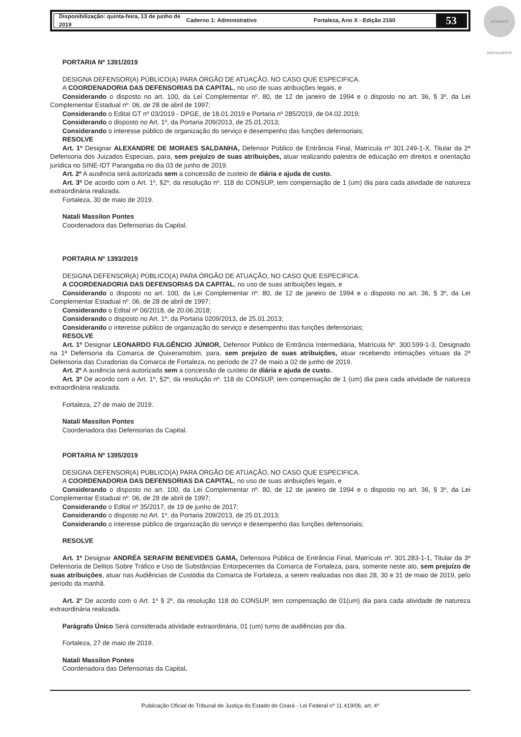Disponibilização: quinta-feira, 13 de junho de 2019 Caderno 1: Administrativo Fortaleza, Ano X - Edição 2160
53
ASSINADO DIGITALMENTE
PORTARIA Nº 1391/2019
DESIGNA DEFENSOR(A) PÚBLICO(A) PARA ÓRGÃO DE ATUAÇÃO, NO CASO QUE ESPECIFICA.
A COORDENADORIA DAS DEFENSORIAS DA CAPITAL, no uso de suas atribuições legais, e
Considerando o disposto no art. 100, da Lei Complementar nº. 80, de 12 de janeiro de 1994 e o disposto no art. 36, § 3º, da Lei Complementar Estadual nº. 06, de 28 de abril de 1997;
Considerando o Edital GT nº 03/2019 - DPGE, de 18.01.2019 e Portaria nº 285/2019, de 04.02.2019;
Considerando o disposto no Art. 1º, da Portaria 209/2013, de 25.01.2013;
Considerando o interesse público de organização do serviço e desempenho das funções defensoriais;
RESOLVE
Art. 1º Designar ALEXANDRE DE MORAES SALDANHA, Defensor Público de Entrância Final, Matrícula nº 301.249-1-X, Titular da 2ª Defensoria dos Juizados Especiais, para, sem prejuízo de suas atribuições, atuar realizando palestra de educação em direitos e orientação jurídica no SINE-IDT Parangaba no dia 03 de junho de 2019.
Art. 2º A ausência será autorizada sem a concessão de custeio de diária e ajuda de custo.
Art. 3º De acordo com o Art. 1º, §2º, da resolução nº. 118 do CONSUP, tem compensação de 1 (um) dia para cada atividade de natureza extraordinária realizada.
Fortaleza, 30 de maio de 2019.
Natali Massilon Pontes
Coordenadora das Defensorias da Capital.
PORTARIA Nº 1393/2019
DESIGNA DEFENSOR(A) PÚBLICO(A) PARA ÓRGÃO DE ATUAÇÃO, NO CASO QUE ESPECIFICA.
A COORDENADORIA DAS DEFENSORIAS DA CAPITAL, no uso de suas atribuições legais, e
Considerando o disposto no art. 100, da Lei Complementar nº. 80, de 12 de janeiro de 1994 e o disposto no art. 36, § 3º, da Lei Complementar Estadual nº. 06, de 28 de abril de 1997;
Considerando o Edital nº 06/2018, de 20.06.2018;
Considerando o disposto no Art. 1º, da Portaria 0209/2013, de 25.01.2013;
Considerando o interesse público de organização do serviço e desempenho das funções defensoriais;
RESOLVE
Art. 1º Designar LEONARDO FULGÊNCIO JÚNIOR, Defensor Público de Entrância Intermediária, Matrícula Nº. 300.599-1-3, Designado na 1ª Defensoria da Comarca de Quixeramobim, para, sem prejuízo de suas atribuições, atuar recebendo intimações virtuais da 2ª Defensoria das Curadorias da Comarca de Fortaleza, no período de 27 de maio a 02 de junho de 2019.
Art. 2º A ausência será autorizada sem a concessão de custeio de diária e ajuda de custo.
Art. 3º De acordo com o Art. 1º, §2º, da resolução nº. 118 do CONSUP, tem compensação de 1 (um) dia para cada atividade de natureza extraordinária realizada.
Fortaleza, 27 de maio de 2019.
Natali Massilon Pontes
Coordenadora das Defensorias da Capital.
PORTARIA Nº 1395/2019
DESIGNA DEFENSOR(A) PÚBLICO(A) PARA ÓRGÃO DE ATUAÇÃO, NO CASO QUE ESPECIFICA.
A COORDENADORIA DAS DEFENSORIAS DA CAPITAL, no uso de suas atribuições legais, e
Considerando o disposto no art. 100, da Lei Complementar nº. 80, de 12 de janeiro de 1994 e o disposto no art. 36, § 3º, da Lei Complementar Estadual nº. 06, de 28 de abril de 1997;
Considerando o Edital nº 35/2017, de 19 de junho de 2017;
Considerando o disposto no Art. 1º, da Portaria 209/2013, de 25.01.2013;
Considerando o interesse público de organização do serviço e desempenho das funções defensoriais;
RESOLVE
Art. 1º Designar ANDRÉA SERAFIM BENEVIDES GAMA, Defensora Pública de Entrância Final, Matrícula nº. 301.283-1-1, Titular da 3ª Defensoria de Delitos Sobre Tráfico e Uso de Substâncias Entorpecentes da Comarca de Fortaleza, para, somente neste ato, sem prejuízo de suas atribuições, atuar nas Audiências de Custódia da Comarca de Fortaleza, a serem realizadas nos dias 28, 30 e 31 de maio de 2019, pelo período da manhã.
Art. 2° De acordo com o Art. 1º § 2º, da resolução 118 do CONSUP, tem compensação de 01(um) dia para cada atividade de natureza extraordinária realizada.
Parágrafo Único Será considerada atividade extraordinária, 01 (um) turno de audiências por dia.
Fortaleza, 27 de maio de 2019.
Natali Massilon Pontes
Coordenadora das Defensorias da Capital.
Publicação Oficial do Tribunal de Justiça do Estado do Ceará - Lei Federal nº 11.419/06, art. 4º